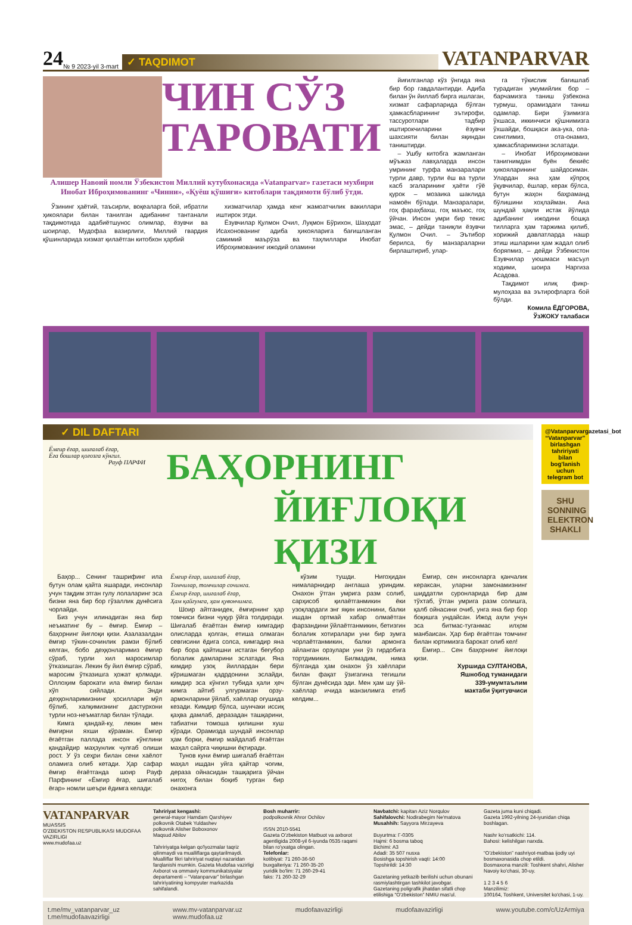24 № 9 2023-yil 3-mart ✓ TAQDIMOT VATANPARVAR
ЧИН СЎЗ
ТАРОВАТИ
Алишер Навоий номли Ўзбекистон Миллий кутубхонасида «Vatanparvar» газетаси мухбири Инобат Иброҳимованинг «Чинни», «Қуёш қўшиғи» китоблари тақдимоти бўлиб ўтди.
Ўзининг ҳаётий, таъсирли, воқеаларга бой, ибратли ҳикоялари билан танилган адибанинг тантанали тақдимотида адабиётшунос олимлар, ёзувчи ва шоирлар, Мудофаа вазирлиги, Миллий гвардия қўшинларида хизмат қилаётган китобхон ҳарбий
хизматчилар ҳамда кенг жамоатчилик вакиллари иштирок этди.
Ёзувчилар Қулмон Очил, Луқмон Бўрихон, Шаҳодат Исахонованинг адиба ҳикояларига бағишланган самимий маърӯза ва таҳлиллари Инобат Иброҳимованинг ижодий оламини
йиғилганлар кўз ўнгида яна бир бор гавдалантирди. Адиба билан ўн йиллаб бирга ишлаган, хизмат сафарларида бўлган ҳамкасбларининг эътирофи, тассуротлари тадбир иштирокчиларини ёзувчи шахсияти билан яқиндан таништирди.
– Ушбу китобга жамланган мўъжаз лавҳаларда инсон умрининг турфа манзаралари турли давр, турли ёш ва турли касб эгаларининг ҳаёти гўё қурок – мозаика шаклида намоён бўлади. Манзаралари, гоҳ фараҳбахш, гоҳ маъюс, гоҳ ўйчан. Инсон умри бир текис эмас, – дейди таниқли ёзувчи Қулмон Очил. – Эътибор берилса, бу манзараларни бирлаштириб, улар-
га тўкислик бағишлаб турадиган умумийлик бор – барчамизга таниш ўзбекона турмуш, орамиздаги таниш одамлар. Бири ўзимизга ўхшаса, иккинчиси қўшнимизга ўхшайди, бошқаси ака-ука, опа-синглимиз, ота-онамиз, ҳамкасбларимизни эслатади.
– Инобат Иброҳимовани танигнимдан буён бекиёс ҳикояларининг шайдосиман. Улардан яна ҳам кўпроқ ўқувчилар, ёшлар, керак бўлса, бутун жаҳон баҳраманд бўлишини хоҳлайман. Ана шундай ҳақли истак йўлида адибанинг ижодини бошқа тилларга ҳам таржима қилиб, хорижий давлатларда нашр этиш ишларини ҳам жадал олиб боряпмиз, – дейди Ўзбекистон Ёзувчилар уюшмаси масъул ходими, шоира Наргиза Асадова.
Тақдимот илиқ фикр-мулоҳаза ва эътирофларга бой бўлди.
Комила ЁДГОРОВА,
ЎзЖОКУ талабаси
✓ DIL DAFTARI
Ёмғир ёғар, шиғалаб ёғар,
Ёға бошлар қоғозга кўнгил.
Рауф ПАРФИ
БАҲОРНИНГ
ЙИҒЛОҚИ ҚИЗИ
Баҳор... Сенинг ташрифинг ила бутун олам қайта яшаради, инсонлар учун тақдим этган гулу лолаларинг эса бизни яна бир бор гўзаллик дунёсига чорлайди.
Биз учун илинадиган яна бир неъматинг бу – ёмғир. Ёмғир – баҳорнинг йиғлоқи қизи. Азалазалдан ёмғир тўкин-сочинлик рамзи бўлиб келган, бобо деҳқонларимиз ёмғир сўраб, турли хил маросимлар ўтказишган. Лекин бу йил ёмғир сўраб, маросим ўтказишга ҳожат қолмади. Оллоҳим барокати ила ёмғир билан хўп сийлади. Энди деҳқонларимизнинг ҳосиллари мўл бўлиб, халқимизнинг дастурхони турли ноз-неъматлар билан тўлади.
Кимга қандай-ку, лекин мен ёмғирни яхши кўраман. Ёмғир ёғаётган паллада инсон кўнглини қандайдир маҳзунлик чулғаб олиши рост. У ўз сеҳри билан сени хаёлот оламига олиб кетади. Ҳар сафар ёмғир ёғаётганда шоир Рауф Парфининг «Ёмғир ёғар, шиғалаб ёғар» номли шеъри ёдимга келади:
Ёмғир ёғар, шиғалаб ёғар,
Томчилар, томчилар сочимга.
Ёмғир ёғар, шиғалаб ёғар,
Ҳам қайғумга, ҳам қувончимга.
Шоир айтганидек, ёмғирнинг ҳар томчиси бизни чуқур ўйга толдиради. Шиғалаб ёғаётган ёмғир кимгадир олисларда қолган, етиша олмаган севгисини ёдига солса, кимгадир яна бир бора қайтишни истаган беғубор болалик дамларини эслатади. Яна кимдир узоқ йиллардан бери кўришмаган қадрдонини эслайди, кимдир эса кўнгил тубида ҳали ҳеч кимга айтиб улгурмаган орзу-армонларини ўйлаб, хаёллар оғушида кезади. Кимдир бўлса, шунчаки иссиқ қаҳва дамлаб, деразадан ташқарини, табиатни томоша қилишни хуш кўради. Орамизда шундай инсонлар ҳам борки, ёмғир майдалаб ёғаётган маҳал сайрга чиқишни ёқтиради.
Тунов куни ёмғир шиғалаб ёғаётган маҳал ишдан уйга қайтар чоғим, дераза ойнасидан ташқарига ўйчан нигоҳ билан боқиб турган бир онахонга
кўзим тушди. Нигоҳидан нималарнидир англаша уриндим. Онахон ўтган умрига разм солиб, сарҳисоб қилаётганмикин ёки узоқлардаги энг яқин инсонини, балки ишдан ортмай хабар олмаётган фарзандини ўйлаётганмикин, бетизгин болалик хотиралари уни бир зумга чорлаётганмикин, балки армонга айланган орзулари уни ўз гирдобига тортдимикин. Билмадим, нима бўлганда ҳам онахон ўз хаёллари билан фақат ўзигагина тегишли бўлган дунёсида эди. Мен ҳам шу ўй-хаёллар ичида манзилимга етиб келдим...
Ёмғир, сен инсонларга қанчалик кераксан, уларни замонамизнинг шиддатли суронларида бир дам тўхтаб, ўтган умрига разм солишга, қалб ойнасини очиб, унга яна бир бор боқишга ундайсан. Ижод аҳли учун эса битмас-туганмас илҳом манбаисан. Ҳар бир ёғаётган томчинг билан юртимизга барокат олиб кел!
Ёмғир... Сен баҳорнинг йиғлоқи қизи.
Хуршида СУЛТАНОВА,
Яшнобод туманидаги
339-умумтаълим
мактаби ўқитувчиси
@Vatanparvargazetasi_bot “Vatanparvar” birlashgan tahririyati bilan bog'lanish uchun telegram bot
SHU SONNING ELEKTRON SHAKLI
VATANPARVAR
MUASSIS
O'ZBEKISTON RESPUBLIKASI MUDOFAA VAZIRLIGI
www.mudofaa.uz
Tahririyat kengashi:
general-mayor Hamdam Qarshiyev
polkovnik Otabek Yuldashev
polkovnik Alisher Boboxonov
Maqsud Abilov
Tahririyatga kelgan qo'lyozmalar taqriz qilinmaydi va mualliflarga qaytarilmaydi. Mualliflar fikri tahririyat nuqtayi nazaridan farqlanishi mumkin. Gazeta Mudofaa vazirligi Axborot va ommaviy kommunikatsiyalar departamenti – “Vatanparvar” birlashgan tahririyatining kompyuter markazida sahifalandi.
Bosh muharrir:
podpolkovnik Ahror Ochilov
ISSN 2010-5541
Gazeta O'zbekiston Matbuot va axborot agentligida 2008-yil 6-iyunda 0535 raqami bilan ro'yxatga olingan.
Telefonlar:
kotibiyat: 71 260-36-50
buxgalteriya: 71 260-35-20
yuridik bo'lim: 71 260-29-41
faks: 71 260-32-29
Navbatchi: kapitan Aziz Norqulov
Sahifalovchi: Nodirabegim Ne'matova
Musahhih: Sayyora Mirzayeva
Buyurtma: Г-0305
Hajmi: 6 bosma taboq
Bichimi: A3
Adadi: 35 507 nusxa
Bosishga topshirish vaqti: 14:00
Topshirildi: 14:30
Gazetaning yetkazib berilishi uchun obunani rasmiylashtirgan tashkilot javobgar. Gazetaning poligrafik jihatdan sifatli chop etilishiga “O'zbekiston” NMIU mas'ul.
Gazeta juma kuni chiqadi.
Gazeta 1992-yilning 24-iyunidan chiqa boshlagan.
Nashr ko'rsatkichi: 114.
Bahosi: kelishilgan narxda.
“O'zbekiston” nashriyot-matbaa ijodiy uyi bosmaxonasida chop etildi.
Bosmaxona manzili: Toshkent shahri, Alisher Navoiy ko'chasi, 30-uy.
1 2 3 4 5 6
Manzilimiz:
100164, Toshkent, Universitet ko'chasi, 1-uy.
t.me/mv_vatanparvar_uz
t.me/mudofaavazirligi www.mv-vatanparvar.uz
www.mudofaa.uz mudofaavazirligi mudofaavazirligi www.youtube.com/c/UzArmiya